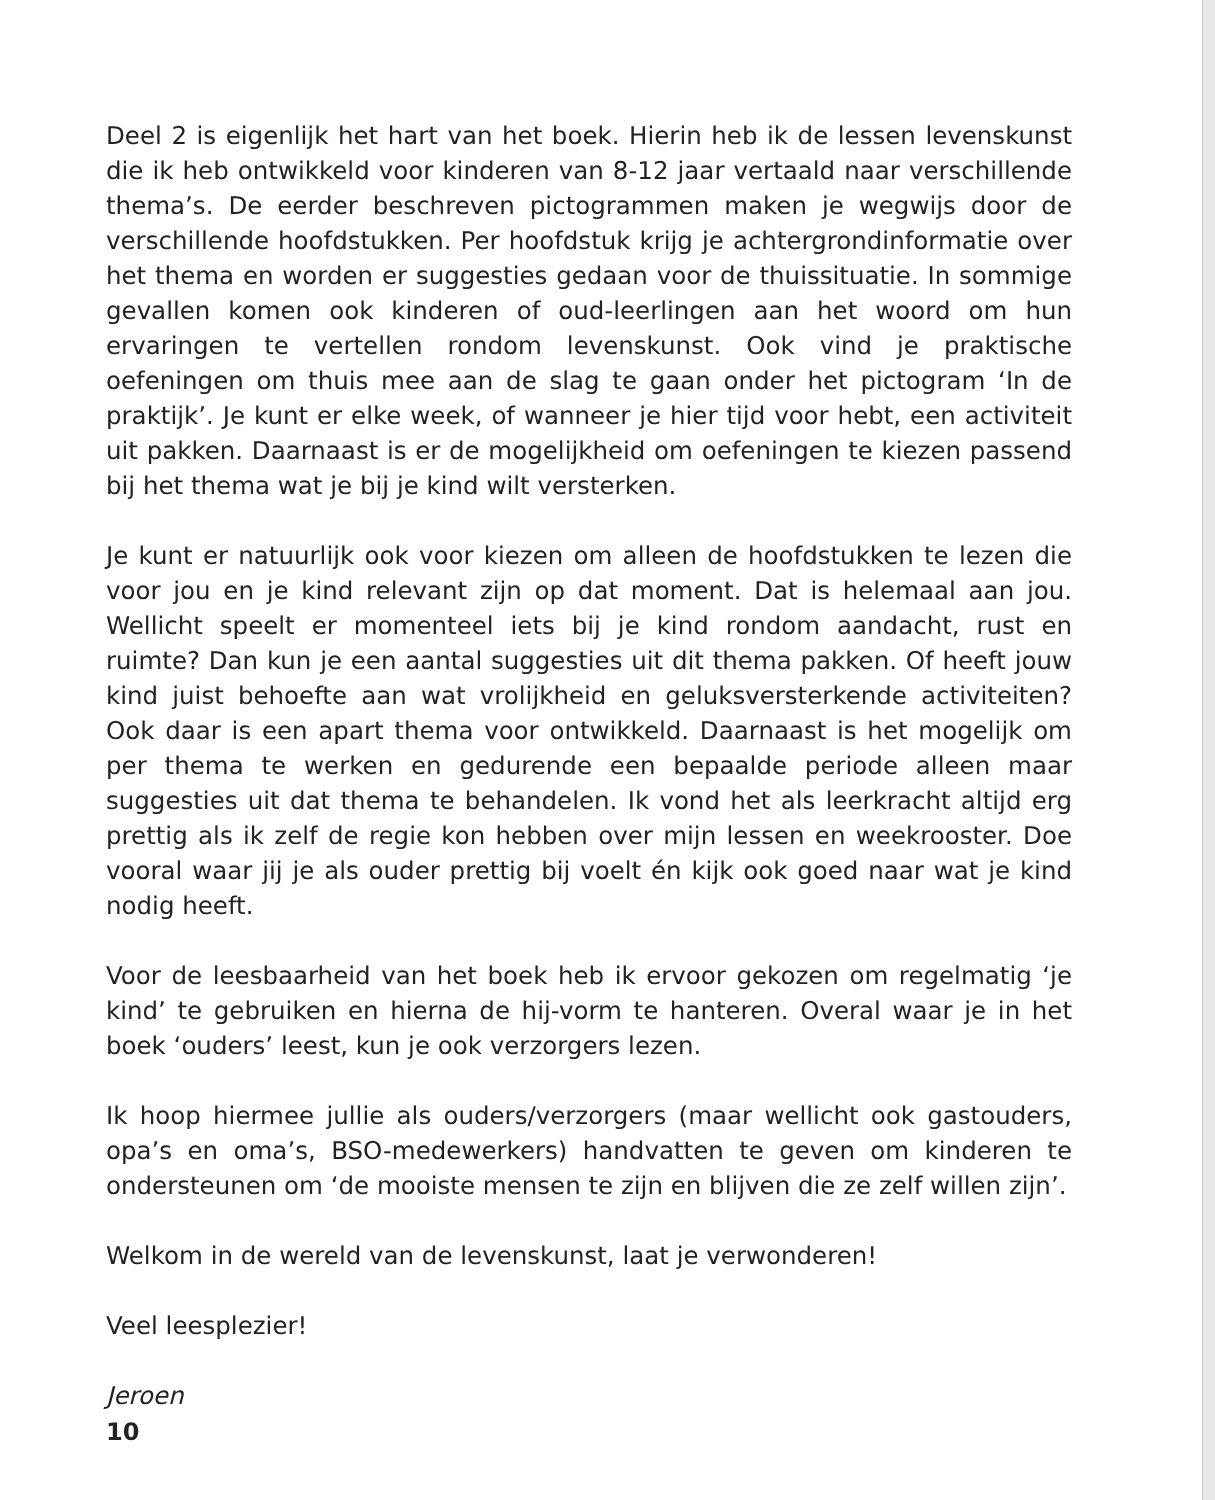Deel 2 is eigenlijk het hart van het boek. Hierin heb ik de lessen levenskunst die ik heb ontwikkeld voor kinderen van 8-12 jaar vertaald naar verschillende thema’s. De eerder beschreven pictogrammen maken je wegwijs door de verschillende hoofdstukken. Per hoofdstuk krijg je achtergrondinformatie over het thema en worden er suggesties gedaan voor de thuissituatie. In sommige gevallen komen ook kinderen of oud-leerlingen aan het woord om hun ervaringen te vertellen rondom levenskunst. Ook vind je praktische oefeningen om thuis mee aan de slag te gaan onder het pictogram ‘In de praktijk’. Je kunt er elke week, of wanneer je hier tijd voor hebt, een activiteit uit pakken. Daarnaast is er de mogelijkheid om oefeningen te kiezen passend bij het thema wat je bij je kind wilt versterken.
Je kunt er natuurlijk ook voor kiezen om alleen de hoofdstukken te lezen die voor jou en je kind relevant zijn op dat moment. Dat is helemaal aan jou. Wellicht speelt er momenteel iets bij je kind rondom aandacht, rust en ruimte? Dan kun je een aantal suggesties uit dit thema pakken. Of heeft jouw kind juist behoefte aan wat vrolijkheid en geluksversterkende activiteiten? Ook daar is een apart thema voor ontwikkeld. Daarnaast is het mogelijk om per thema te werken en gedurende een bepaalde periode alleen maar suggesties uit dat thema te behandelen. Ik vond het als leerkracht altijd erg prettig als ik zelf de regie kon hebben over mijn lessen en weekrooster. Doe vooral waar jij je als ouder prettig bij voelt én kijk ook goed naar wat je kind nodig heeft.
Voor de leesbaarheid van het boek heb ik ervoor gekozen om regelmatig ‘je kind’ te gebruiken en hierna de hij-vorm te hanteren. Overal waar je in het boek ‘ouders’ leest, kun je ook verzorgers lezen.
Ik hoop hiermee jullie als ouders/verzorgers (maar wellicht ook gastouders, opa’s en oma’s, BSO-medewerkers) handvatten te geven om kinderen te ondersteunen om ‘de mooiste mensen te zijn en blijven die ze zelf willen zijn’.
Welkom in de wereld van de levenskunst, laat je verwonderen!
Veel leesplezier!
Jeroen
10